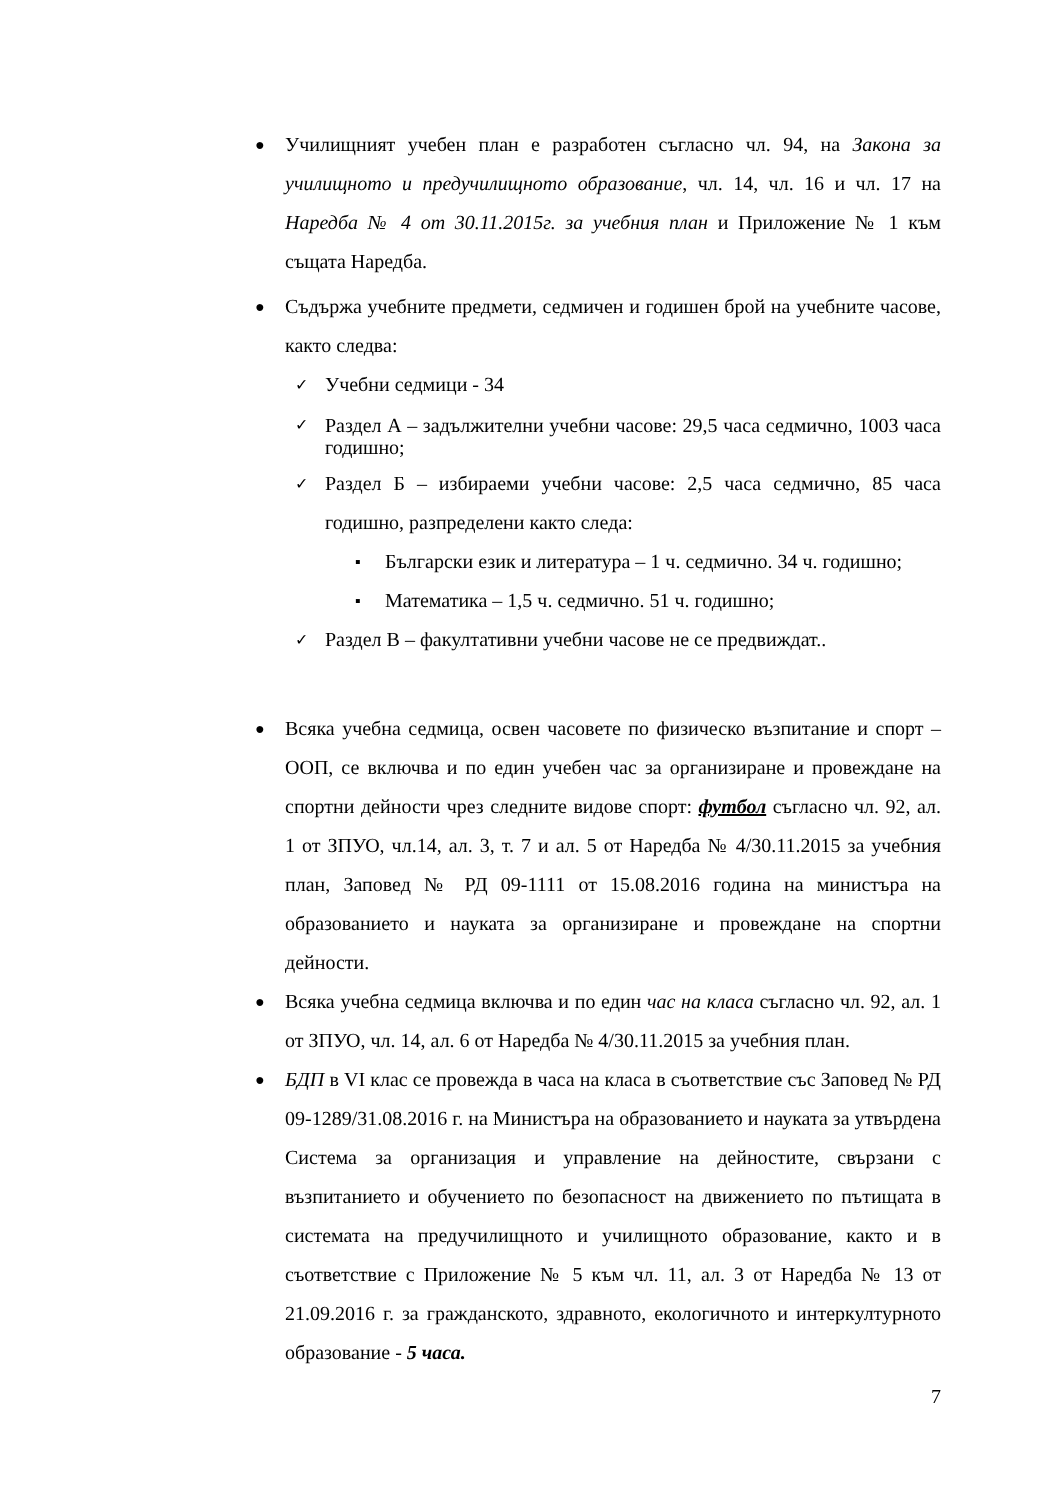●
Училищният учебен план е разработен съгласно чл. 94, на Закона за училищното и предучилищното образование, чл. 14, чл. 16 и чл. 17 на Наредба № 4 от 30.11.2015г. за учебния план и Приложение № 1 към същата Наредба.
●
Съдържа учебните предмети, седмичен и годишен брой на учебните часове, както следва:
✓
Учебни седмици - 34
✓
Раздел А – задължителни учебни часове: 29,5 часа седмично, 1003 часа годишно;
✓
Раздел Б – избираеми учебни часове: 2,5 часа седмично, 85 часа годишно, разпределени както следа:
▪
Български език и литература – 1 ч. седмично. 34 ч. годишно;
▪
Математика – 1,5 ч. седмично. 51 ч. годишно;
✓
Раздел В – факултативни учебни часове не се предвиждат..
●
Всяка учебна седмица, освен часовете по физическо възпитание и спорт – ООП, се включва и по един учебен час за организиране и провеждане на спортни дейности чрез следните видове спорт: футбол съгласно чл. 92, ал. 1 от ЗПУО, чл.14, ал. 3, т. 7 и ал. 5 от Наредба № 4/30.11.2015 за учебния план, Заповед № РД 09-1111 от 15.08.2016 година на министъра на образованието и науката за организиране и провеждане на спортни дейности.
●
Всяка учебна седмица включва и по един час на класа съгласно чл. 92, ал. 1 от ЗПУО, чл. 14, ал. 6 от Наредба № 4/30.11.2015 за учебния план.
●
БДП в VI клас се провежда в часа на класа в съответствие със Заповед № РД 09-1289/31.08.2016 г. на Министъра на образованието и науката за утвърдена Система за организация и управление на дейностите, свързани с възпитанието и обучението по безопасност на движението по пътищата в системата на предучилищното и училищното образование, както и в съответствие с Приложение № 5 към чл. 11, ал. 3 от Наредба № 13 от 21.09.2016 г. за гражданското, здравното, екологичното и интеркултурното образование - 5 часа.
7